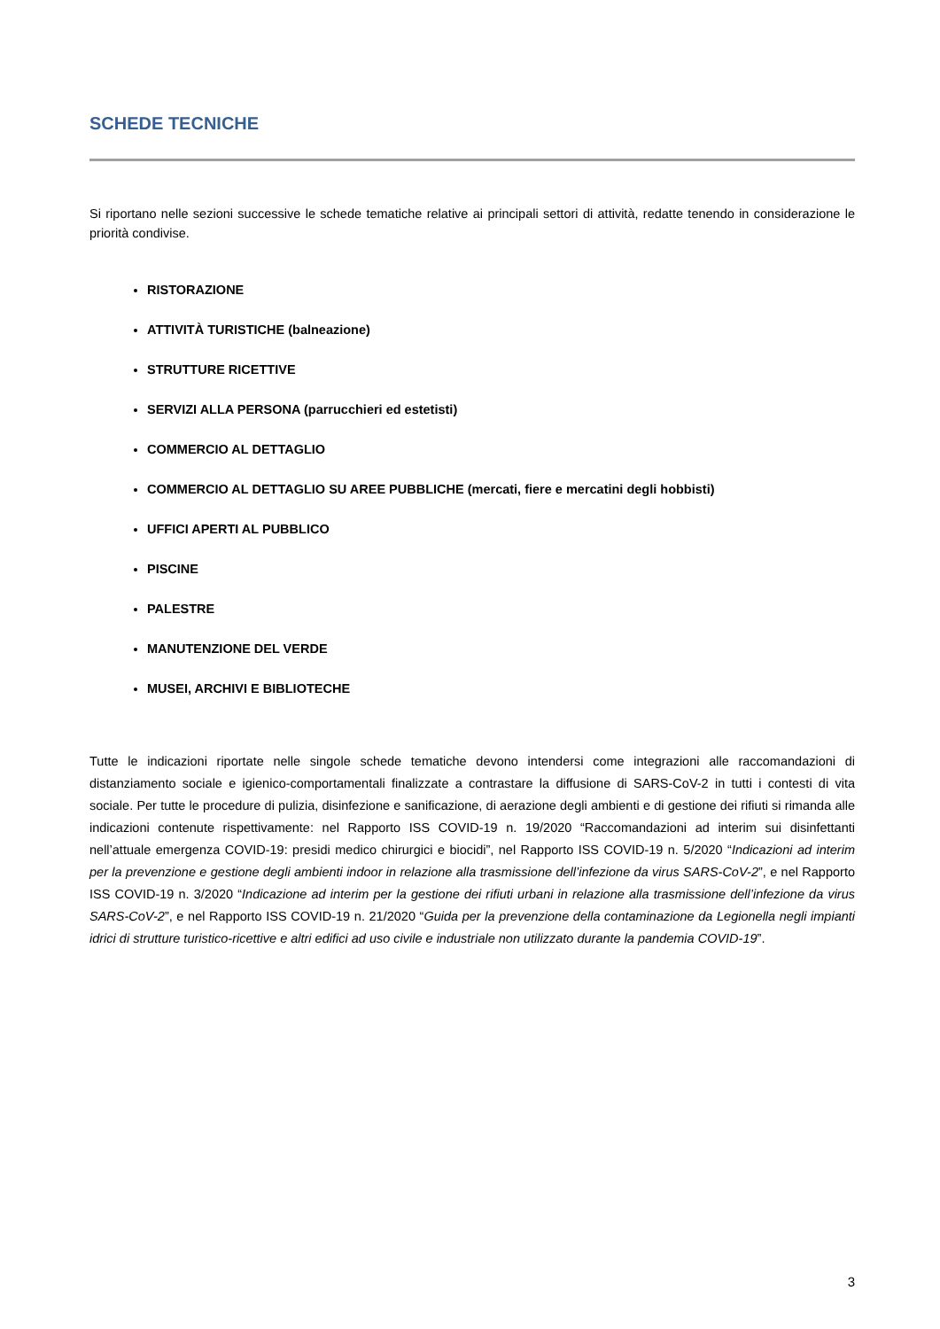SCHEDE TECNICHE
Si riportano nelle sezioni successive le schede tematiche relative ai principali settori di attività, redatte tenendo in considerazione le priorità condivise.
RISTORAZIONE
ATTIVITÀ TURISTICHE (balneazione)
STRUTTURE RICETTIVE
SERVIZI ALLA PERSONA (parrucchieri ed estetisti)
COMMERCIO AL DETTAGLIO
COMMERCIO AL DETTAGLIO SU AREE PUBBLICHE (mercati, fiere e mercatini degli hobbisti)
UFFICI APERTI AL PUBBLICO
PISCINE
PALESTRE
MANUTENZIONE DEL VERDE
MUSEI, ARCHIVI E BIBLIOTECHE
Tutte le indicazioni riportate nelle singole schede tematiche devono intendersi come integrazioni alle raccomandazioni di distanziamento sociale e igienico-comportamentali finalizzate a contrastare la diffusione di SARS-CoV-2 in tutti i contesti di vita sociale. Per tutte le procedure di pulizia, disinfezione e sanificazione, di aerazione degli ambienti e di gestione dei rifiuti si rimanda alle indicazioni contenute rispettivamente: nel Rapporto ISS COVID-19 n. 19/2020 “Raccomandazioni ad interim sui disinfettanti nell’attuale emergenza COVID-19: presidi medico chirurgici e biocidi”, nel Rapporto ISS COVID-19 n. 5/2020 “Indicazioni ad interim per la prevenzione e gestione degli ambienti indoor in relazione alla trasmissione dell’infezione da virus SARS-CoV-2”, e nel Rapporto ISS COVID-19 n. 3/2020 “Indicazione ad interim per la gestione dei rifiuti urbani in relazione alla trasmissione dell’infezione da virus SARS-CoV-2”, e nel Rapporto ISS COVID-19 n. 21/2020 “Guida per la prevenzione della contaminazione da Legionella negli impianti idrici di strutture turistico-ricettive e altri edifici ad uso civile e industriale non utilizzato durante la pandemia COVID-19”.
3